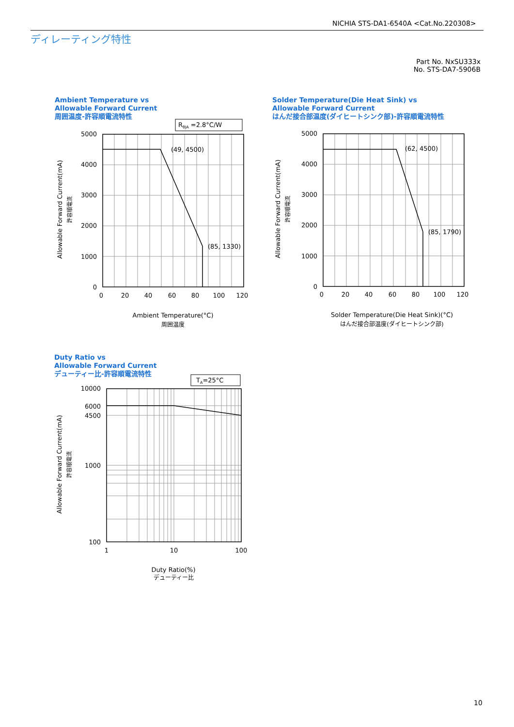NICHIA STS-DA1-6540A <Cat.No.220308>
ディレーティング特性
Part No. NxSU333x
No. STS-DA7-5906B
Ambient Temperature vs
Allowable Forward Current
周囲温度-許容順電流特性
Solder Temperature(Die Heat Sink) vs
Allowable Forward Current
はんだ接合部温度(ダイヒートシンク部)-許容順電流特性
Duty Ratio vs
Allowable Forward Current
デューティー比-許容順電流特性
RθJA =2.8°C/W
TA=25°C
(49, 4500)
(85, 1330)
(62, 4500)
(85, 1790)
5000
4000
3000
2000
1000
0
5000
4000
3000
2000
1000
0
10000
6000
4500
1000
100
0
20
40
60
80
100
120
0
20
40
60
80
100
120
1
10
100
Ambient Temperature(°C)
周囲温度
Solder Temperature(Die Heat Sink)(°C)
はんだ接合部温度(ダイヒートシンク部)
Duty Ratio(%)
デューティー比
Allowable Forward Current(mA)
許容順電流
Allowable Forward Current(mA)
許容順電流
Allowable Forward Current(mA)
許容順電流
10